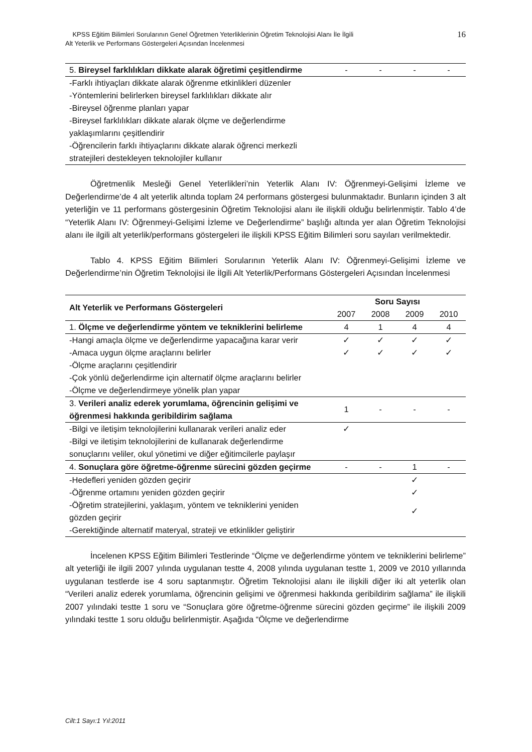KPSS Eğitim Bilimleri Sorularının Genel Öğretmen Yeterliklerinin Öğretim Teknolojisi Alanı İle İlgili
Alt Yeterlik ve Performans Göstergeleri Açısından İncelenmesi
16
| 5. Bireysel farklılıkları dikkate alarak öğretimi çeşitlendirme | - | - | - | - |
| -Farklı ihtiyaçları dikkate alarak öğrenme etkinlikleri düzenler -Yöntemlerini belirlerken bireysel farklılıkları dikkate alır -Bireysel öğrenme planları yapar -Bireysel farklılıkları dikkate alarak ölçme ve değerlendirme yaklaşımlarını çeşitlendirir -Öğrencilerin farklı ihtiyaçlarını dikkate alarak öğrenci merkezli stratejileri destekleyen teknolojiler kullanır | | | | |
Öğretmenlik Mesleği Genel Yeterlikleri’nin Yeterlik Alanı IV: Öğrenmeyi-Gelişimi İzleme ve Değerlendirme’de 4 alt yeterlik altında toplam 24 performans göstergesi bulunmaktadır. Bunların içinden 3 alt yeterliğin ve 11 performans göstergesinin Öğretim Teknolojisi alanı ile ilişkili olduğu belirlenmiştir. Tablo 4’de “Yeterlik Alanı IV: Öğrenmeyi-Gelişimi İzleme ve Değerlendirme” başlığı altında yer alan Öğretim Teknolojisi alanı ile ilgili alt yeterlik/performans göstergeleri ile ilişkili KPSS Eğitim Bilimleri soru sayıları verilmektedir.
Tablo 4. KPSS Eğitim Bilimleri Sorularının Yeterlik Alanı IV: Öğrenmeyi-Gelişimi İzleme ve Değerlendirme’nin Öğretim Teknolojisi ile İlgili Alt Yeterlik/Performans Göstergeleri Açısından İncelenmesi
| Alt Yeterlik ve Performans Göstergeleri | Soru Sayısı | | | |
| --- | --- | --- | --- | --- |
| | 2007 | 2008 | 2009 | 2010 |
| 1. Ölçme ve değerlendirme yöntem ve tekniklerini belirleme | 4 | 1 | 4 | 4 |
| -Hangi amaçla ölçme ve değerlendirme yapacağına karar verir | ✓ | ✓ | ✓ | ✓ |
| -Amaca uygun ölçme araçlarını belirler | ✓ | ✓ | ✓ | ✓ |
| -Ölçme araçlarını çeşitlendirir -Çok yönlü değerlendirme için alternatif ölçme araçlarını belirler -Ölçme ve değerlendirmeye yönelik plan yapar | | | | |
| 3. Verileri analiz ederek yorumlama, öğrencinin gelişimi ve öğrenmesi hakkında geribildirim sağlama | 1 | - | - | - |
| -Bilgi ve iletişim teknolojilerini kullanarak verileri analiz eder | ✓ | | | |
| -Bilgi ve iletişim teknolojilerini de kullanarak değerlendirme sonuçlarını veliler, okul yönetimi ve diğer eğitimcilerle paylaşır | | | | |
| 4. Sonuçlara göre öğretme-öğrenme sürecini gözden geçirme | - | - | 1 | - |
| -Hedefleri yeniden gözden geçirir | | | ✓ | |
| -Öğrenme ortamını yeniden gözden geçirir | | | ✓ | |
| -Öğretim stratejilerini, yaklaşım, yöntem ve tekniklerini yeniden gözden geçirir | | | ✓ | |
| -Gerektiğinde alternatif materyal, strateji ve etkinlikler geliştirir | | | | |
İncelenen KPSS Eğitim Bilimleri Testlerinde “Ölçme ve değerlendirme yöntem ve tekniklerini belirleme” alt yeterliği ile ilgili 2007 yılında uygulanan testte 4, 2008 yılında uygulanan testte 1, 2009 ve 2010 yıllarında uygulanan testlerde ise 4 soru saptanmıştır. Öğretim Teknolojisi alanı ile ilişkili diğer iki alt yeterlik olan “Verileri analiz ederek yorumlama, öğrencinin gelişimi ve öğrenmesi hakkında geribildirim sağlama” ile ilişkili 2007 yılındaki testte 1 soru ve “Sonuçlara göre öğretme-öğrenme sürecini gözden geçirme” ile ilişkili 2009 yılındaki testte 1 soru olduğu belirlenmiştir. Aşağıda “Ölçme ve değerlendirme
Cilt:1 Sayı:1 Yıl:2011